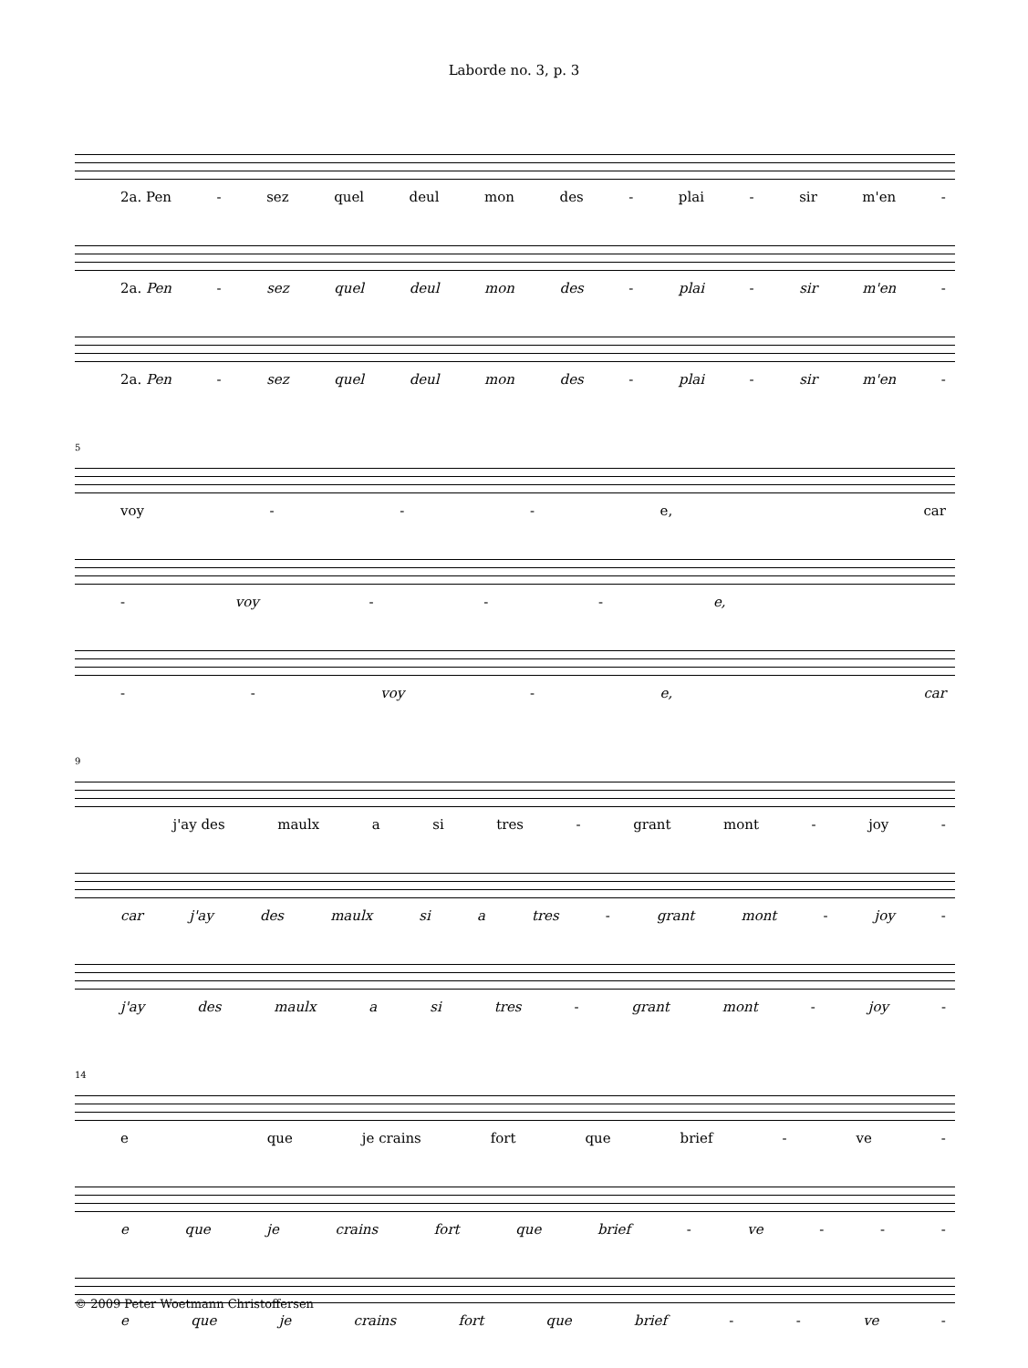Laborde no. 3, p. 3
2a. Pen - sez quel deul mon des - plai - sir m'en -
2a. Pen - sez quel deul mon des - plai - sir m'en -
2a. Pen - sez quel deul mon des - plai - sir m'en -
5
voy - - - e, car
- voy - - - e,
- - voy - e, car
9
j'ay des maulx a si tres - grant mont - joy -
car j'ay des maulx si a tres - grant mont - joy -
j'ay des maulx a si tres - grant mont - joy -
14
e que je crains fort que brief - ve -
e que je crains fort que brief - ve - - -
e que je crains fort que brief - - ve -
© 2009 Peter Woetmann Christoffersen